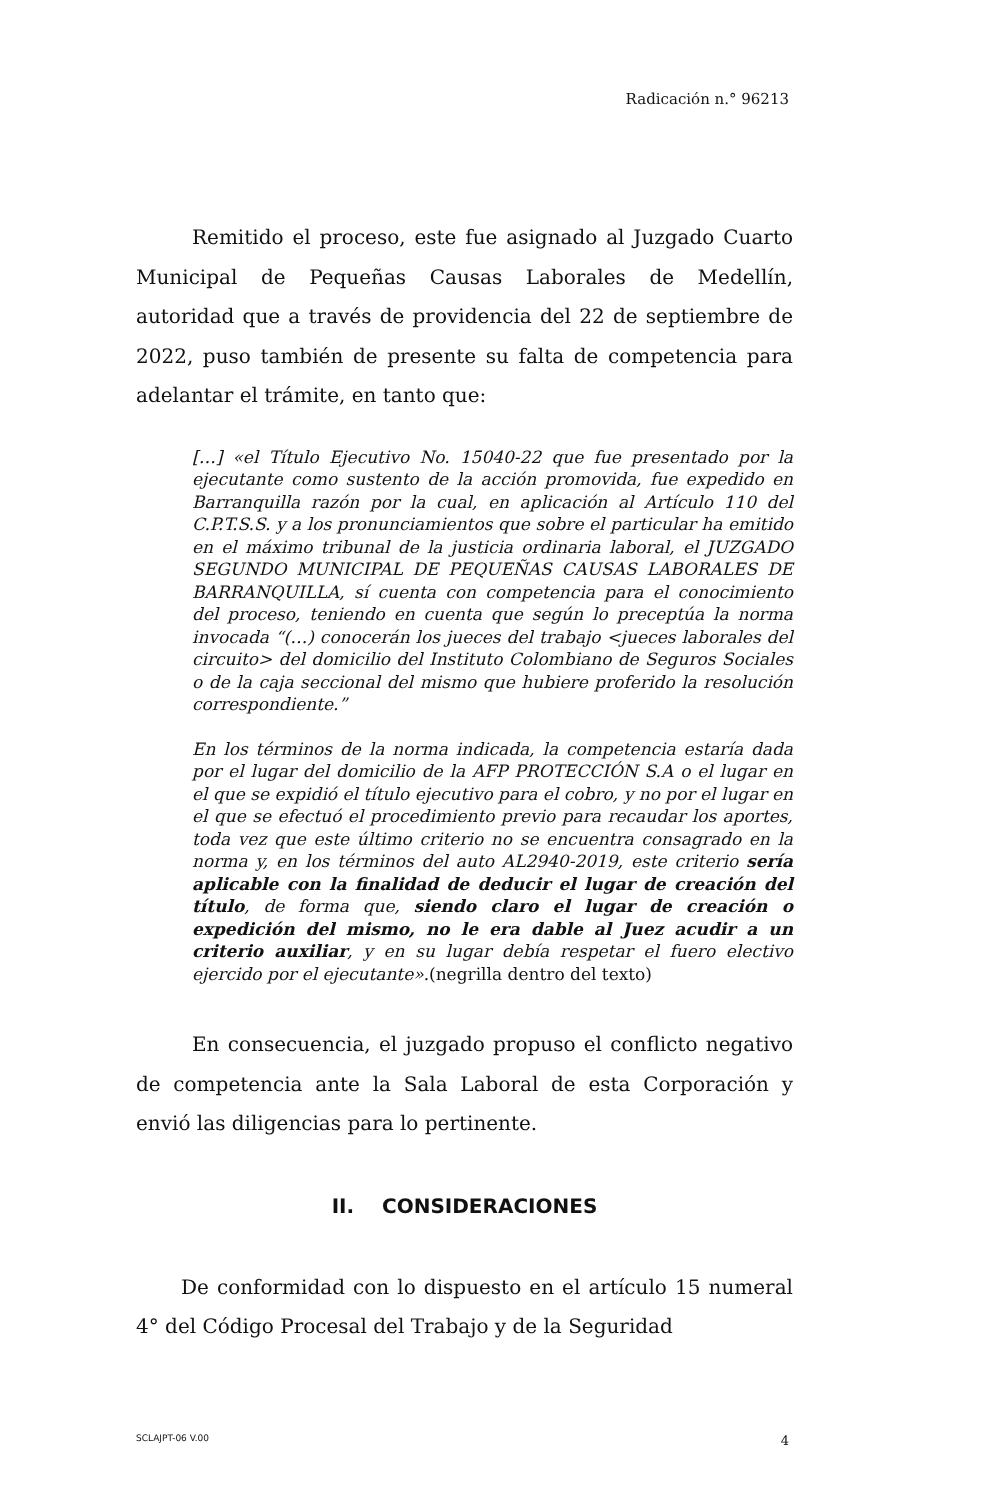Radicación n.° 96213
Remitido el proceso, este fue asignado al Juzgado Cuarto Municipal de Pequeñas Causas Laborales de Medellín, autoridad que a través de providencia del 22 de septiembre de 2022, puso también de presente su falta de competencia para adelantar el trámite, en tanto que:
[…] «el Título Ejecutivo No. 15040-22 que fue presentado por la ejecutante como sustento de la acción promovida, fue expedido en Barranquilla razón por la cual, en aplicación al Artículo 110 del C.P.T.S.S. y a los pronunciamientos que sobre el particular ha emitido en el máximo tribunal de la justicia ordinaria laboral, el JUZGADO SEGUNDO MUNICIPAL DE PEQUEÑAS CAUSAS LABORALES DE BARRANQUILLA, sí cuenta con competencia para el conocimiento del proceso, teniendo en cuenta que según lo preceptúa la norma invocada “(…) conocerán los jueces del trabajo <jueces laborales del circuito> del domicilio del Instituto Colombiano de Seguros Sociales o de la caja seccional del mismo que hubiere proferido la resolución correspondiente.”
En los términos de la norma indicada, la competencia estaría dada por el lugar del domicilio de la AFP PROTECCIÓN S.A o el lugar en el que se expidió el título ejecutivo para el cobro, y no por el lugar en el que se efectuó el procedimiento previo para recaudar los aportes, toda vez que este último criterio no se encuentra consagrado en la norma y, en los términos del auto AL2940-2019, este criterio sería aplicable con la finalidad de deducir el lugar de creación del título, de forma que, siendo claro el lugar de creación o expedición del mismo, no le era dable al Juez acudir a un criterio auxiliar, y en su lugar debía respetar el fuero electivo ejercido por el ejecutante».(negrilla dentro del texto)
En consecuencia, el juzgado propuso el conflicto negativo de competencia ante la Sala Laboral de esta Corporación y envió las diligencias para lo pertinente.
II. CONSIDERACIONES
De conformidad con lo dispuesto en el artículo 15 numeral 4° del Código Procesal del Trabajo y de la Seguridad
SCLAJPT-06 V.00 4